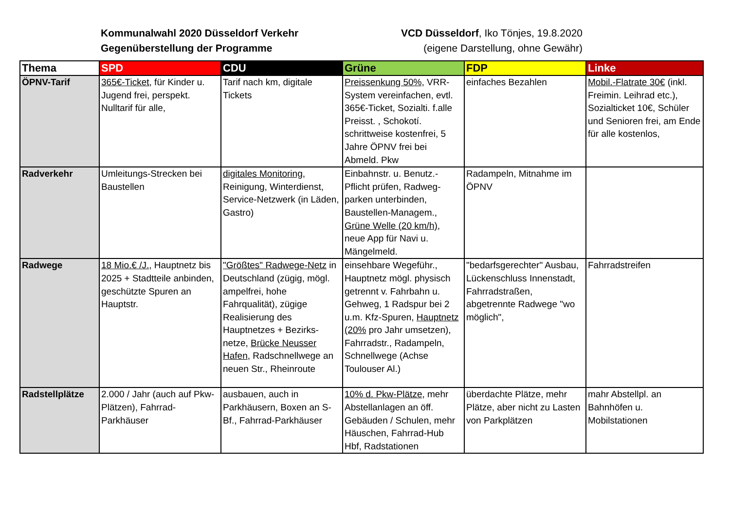Kommunalwahl 2020 Düsseldorf Verkehr
Gegenüberstellung der Programme
VCD Düsseldorf, Iko Tönjes, 19.8.2020
(eigene Darstellung, ohne Gewähr)
| Thema | SPD | CDU | Grüne | FDP | Linke |
| --- | --- | --- | --- | --- | --- |
| ÖPNV-Tarif | 365€-Ticket , für Kinder u. Jugend frei, perspekt. Nulltarif für alle, | Tarif nach km, digitale Tickets | Preissenkung 50%, VRR-System vereinfachen, evtl. 365€-Ticket, Sozialti. f.alle Preisst. , Schokotí. schrittweise kostenfrei, 5 Jahre ÖPNV frei bei Abmeld. Pkw | einfaches Bezahlen | Mobil.-Flatrate 30€ (inkl. Freimin. Leihrad etc.), Sozialticket 10€, Schüler und Senioren frei, am Ende für alle kostenlos, |
| Radverkehr | Umleitungs-Strecken bei Baustellen | digitales Monitoring , Reinigung, Winterdienst, Service-Netzwerk (in Läden, Gastro) | Einbahnstr. u. Benutz.-Pflicht prüfen, Radweg-parken unterbinden, Baustellen-Managem., Grüne Welle (20 km/h) , neue App für Navi u. Mängelmeld. | Radampeln, Mitnahme im ÖPNV | |
| Radwege | 18 Mio.€ /J. , Hauptnetz bis 2025 + Stadtteile anbinden, geschützte Spuren an Hauptstr. | "Größtes" Radwege-Netz in Deutschland (zügig, mögl. ampelfrei, hohe Fahrqualität), zügige Realisierung des Hauptnetzes + Bezirks-netze, Brücke Neusser Hafen , Radschnellwege an neuen Str., Rheinroute | einsehbare Wegeführ., Hauptnetz mögl. physisch getrennt v. Fahrbahn u. Gehweg, 1 Radspur bei 2 u.m. Kfz-Spuren, Hauptnetz (20% pro Jahr umsetzen), Fahrradstr., Radampeln, Schnellwege (Achse Toulouser Al.) | "bedarfsgerechter" Ausbau, Lückenschluss Innenstadt, Fahrradstraßen, abgetrennte Radwege "wo möglich", | Fahrradstreifen |
| Radstellplätze | 2.000 / Jahr (auch auf Pkw-Plätzen), Fahrrad-Parkhäuser | ausbauen, auch in Parkhäusern, Boxen an S-Bf., Fahrrad-Parkhäuser | 10% d. Pkw-Plätze , mehr Abstellanlagen an öff. Gebäuden / Schulen, mehr Häuschen, Fahrrad-Hub Hbf, Radstationen | überdachte Plätze, mehr Plätze, aber nicht zu Lasten von Parkplätzen | mahr Abstellpl. an Bahnhöfen u. Mobilstationen |